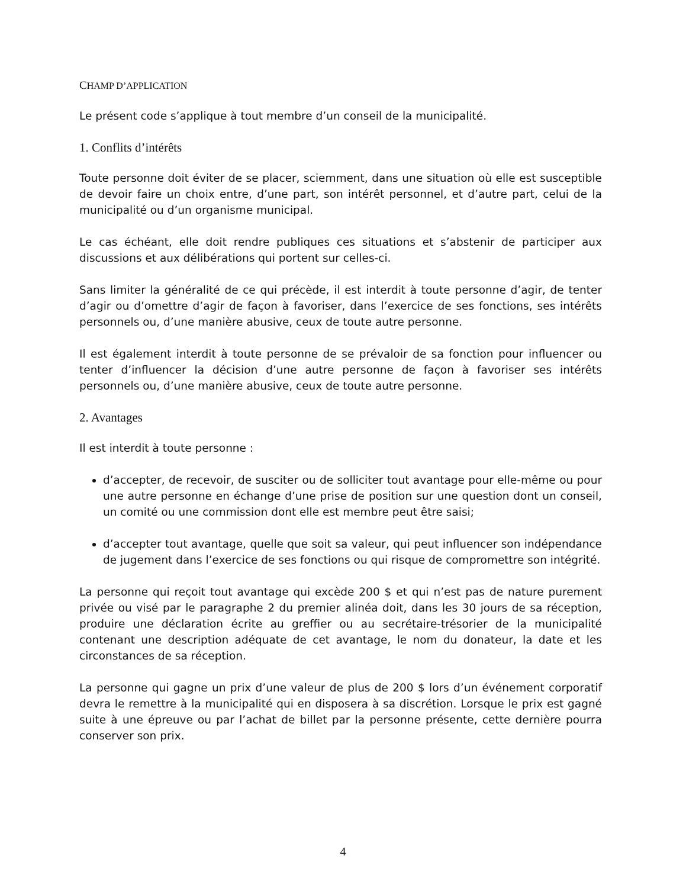CHAMP D’APPLICATION
Le présent code s’applique à tout membre d’un conseil de la municipalité.
1. Conflits d’intérêts
Toute personne doit éviter de se placer, sciemment, dans une situation où elle est susceptible de devoir faire un choix entre, d’une part, son intérêt personnel, et d’autre part, celui de la municipalité ou d’un organisme municipal.
Le cas échéant, elle doit rendre publiques ces situations et s’abstenir de participer aux discussions et aux délibérations qui portent sur celles-ci.
Sans limiter la généralité de ce qui précède, il est interdit à toute personne d’agir, de tenter d’agir ou d’omettre d’agir de façon à favoriser, dans l’exercice de ses fonctions, ses intérêts personnels ou, d’une manière abusive, ceux de toute autre personne.
Il est également interdit à toute personne de se prévaloir de sa fonction pour influencer ou tenter d’influencer la décision d’une autre personne de façon à favoriser ses intérêts personnels ou, d’une manière abusive, ceux de toute autre personne.
2. Avantages
Il est interdit à toute personne :
d’accepter, de recevoir, de susciter ou de solliciter tout avantage pour elle-même ou pour une autre personne en échange d’une prise de position sur une question dont un conseil, un comité ou une commission dont elle est membre peut être saisi;
d’accepter tout avantage, quelle que soit sa valeur, qui peut influencer son indépendance de jugement dans l’exercice de ses fonctions ou qui risque de compromettre son intégrité.
La personne qui reçoit tout avantage qui excède 200 $ et qui n’est pas de nature purement privée ou visé par le paragraphe 2 du premier alinéa doit, dans les 30 jours de sa réception, produire une déclaration écrite au greffier ou au secrétaire-trésorier de la municipalité contenant une description adéquate de cet avantage, le nom du donateur, la date et les circonstances de sa réception.
La personne qui gagne un prix d’une valeur de plus de 200 $ lors d’un événement corporatif devra le remettre à la municipalité qui en disposera à sa discrétion. Lorsque le prix est gagné suite à une épreuve ou par l’achat de billet par la personne présente, cette dernière pourra conserver son prix.
4